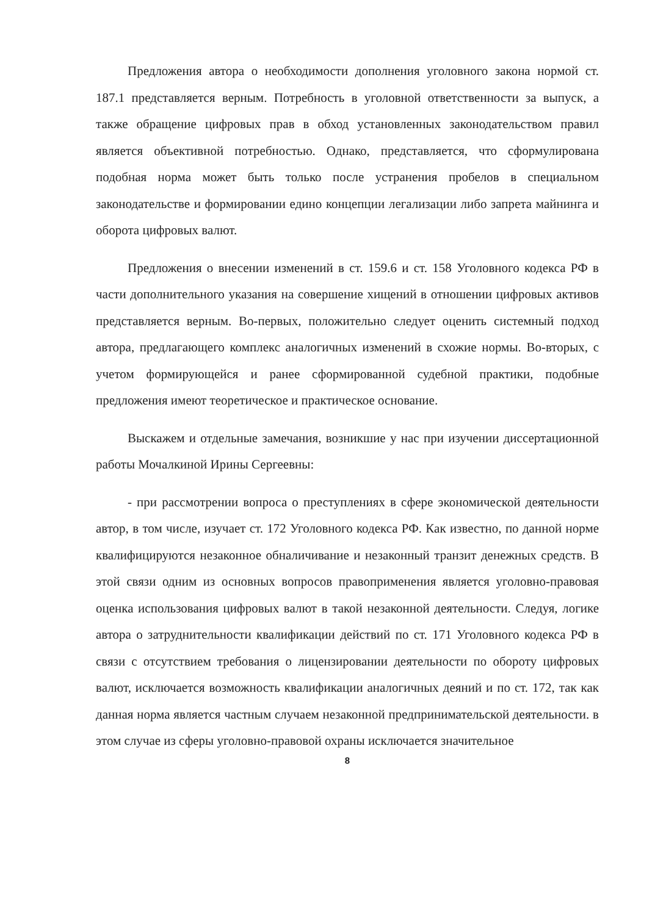Предложения автора о необходимости дополнения уголовного закона нормой ст. 187.1 представляется верным. Потребность в уголовной ответственности за выпуск, а также обращение цифровых прав в обход установленных законодательством правил является объективной потребностью. Однако, представляется, что сформулирована подобная норма может быть только после устранения пробелов в специальном законодательстве и формировании едино концепции легализации либо запрета майнинга и оборота цифровых валют.
Предложения о внесении изменений в ст. 159.6 и ст. 158 Уголовного кодекса РФ в части дополнительного указания на совершение хищений в отношении цифровых активов представляется верным. Во-первых, положительно следует оценить системный подход автора, предлагающего комплекс аналогичных изменений в схожие нормы. Во-вторых, с учетом формирующейся и ранее сформированной судебной практики, подобные предложения имеют теоретическое и практическое основание.
Выскажем и отдельные замечания, возникшие у нас при изучении диссертационной работы Мочалкиной Ирины Сергеевны:
- при рассмотрении вопроса о преступлениях в сфере экономической деятельности автор, в том числе, изучает ст. 172 Уголовного кодекса РФ. Как известно, по данной норме квалифицируются незаконное обналичивание и незаконный транзит денежных средств. В этой связи одним из основных вопросов правоприменения является уголовно-правовая оценка использования цифровых валют в такой незаконной деятельности. Следуя, логике автора о затруднительности квалификации действий по ст. 171 Уголовного кодекса РФ в связи с отсутствием требования о лицензировании деятельности по обороту цифровых валют, исключается возможность квалификации аналогичных деяний и по ст. 172, так как данная норма является частным случаем незаконной предпринимательской деятельности. в этом случае из сферы уголовно-правовой охраны исключается значительное
8